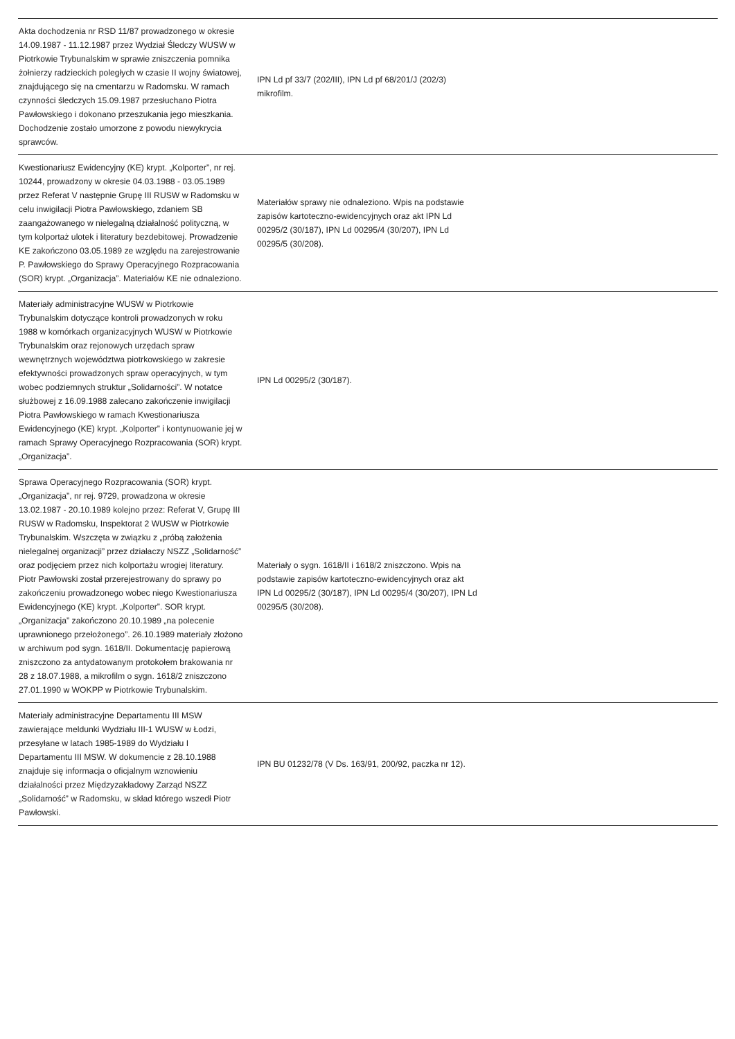| Akta dochodzenia nr RSD 11/87 prowadzonego w okresie 14.09.1987 - 11.12.1987 przez Wydział Śledczy WUSW w Piotrkowie Trybunalskim w sprawie zniszczenia pomnika żołnierzy radzieckich poległych w czasie II wojny światowej, znajdującego się na cmentarzu w Radomsku. W ramach czynności śledczych 15.09.1987 przesłuchano Piotra Pawłowskiego i dokonano przeszukania jego mieszkania. Dochodzenie zostało umorzone z powodu niewykrycia sprawców. | IPN Ld pf 33/7 (202/III), IPN Ld pf 68/201/J (202/3) mikrofilm. | |
| Kwestionariusz Ewidencyjny (KE) krypt. „Kolporter”, nr rej. 10244, prowadzony w okresie 04.03.1988 - 03.05.1989 przez Referat V następnie Grupę III RUSW w Radomsku w celu inwigilacji Piotra Pawłowskiego, zdaniem SB zaangażowanego w nielegalną działalność polityczną, w tym kolportaż ulotek i literatury bezdebitowej. Prowadzenie KE zakończono 03.05.1989 ze względu na zarejestrowanie P. Pawłowskiego do Sprawy Operacyjnego Rozpracowania (SOR) krypt. „Organizacja”. Materiałów KE nie odnaleziono. | Materiałów sprawy nie odnaleziono. Wpis na podstawie zapisów kartoteczno-ewidencyjnych oraz akt IPN Ld 00295/2 (30/187), IPN Ld 00295/4 (30/207), IPN Ld 00295/5 (30/208). | |
| Materiały administracyjne WUSW w Piotrkowie Trybunalskim dotyczące kontroli prowadzonych w roku 1988 w komórkach organizacyjnych WUSW w Piotrkowie Trybunalskim oraz rejonowych urzędach spraw wewnętrznych województwa piotrkowskiego w zakresie efektywności prowadzonych spraw operacyjnych, w tym wobec podziemnych struktur „Solidarności”. W notatce służbowej z 16.09.1988 zalecano zakończenie inwigilacji Piotra Pawłowskiego w ramach Kwestionariusza Ewidencyjnego (KE) krypt. „Kolporter” i kontynuowanie jej w ramach Sprawy Operacyjnego Rozpracowania (SOR) krypt. „Organizacja”. | IPN Ld 00295/2 (30/187). | |
| Sprawa Operacyjnego Rozpracowania (SOR) krypt. „Organizacja”, nr rej. 9729, prowadzona w okresie 13.02.1987 - 20.10.1989 kolejno przez: Referat V, Grupę III RUSW w Radomsku, Inspektorat 2 WUSW w Piotrkowie Trybunalskim. Wszczęta w związku z „próbą założenia nielegalnej organizacji” przez działaczy NSZZ „Solidarność” oraz podjęciem przez nich kolportażu wrogiej literatury. Piotr Pawłowski został przerejestrowany do sprawy po zakończeniu prowadzonego wobec niego Kwestionariusza Ewidencyjnego (KE) krypt. „Kolporter”. SOR krypt. „Organizacja” zakończono 20.10.1989 „na polecenie uprawnionego przełożonego”. 26.10.1989 materiały złożono w archiwum pod sygn. 1618/II. Dokumentację papierową zniszczono za antydatowanym protokołem brakowania nr 28 z 18.07.1988, a mikrofilm o sygn. 1618/2 zniszczono 27.01.1990 w WOKPP w Piotrkowie Trybunalskim. | Materiały o sygn. 1618/II i 1618/2 zniszczono. Wpis na podstawie zapisów kartoteczno-ewidencyjnych oraz akt IPN Ld 00295/2 (30/187), IPN Ld 00295/4 (30/207), IPN Ld 00295/5 (30/208). | |
| Materiały administracyjne Departamentu III MSW zawierające meldunki Wydziału III-1 WUSW w Łodzi, przesyłane w latach 1985-1989 do Wydziału I Departamentu III MSW. W dokumencie z 28.10.1988 znajduje się informacja o oficjalnym wznowieniu działalności przez Międzyzakładowy Zarząd NSZZ „Solidarność” w Radomsku, w skład którego wszedł Piotr Pawłowski. | IPN BU 01232/78 (V Ds. 163/91, 200/92, paczka nr 12). | |